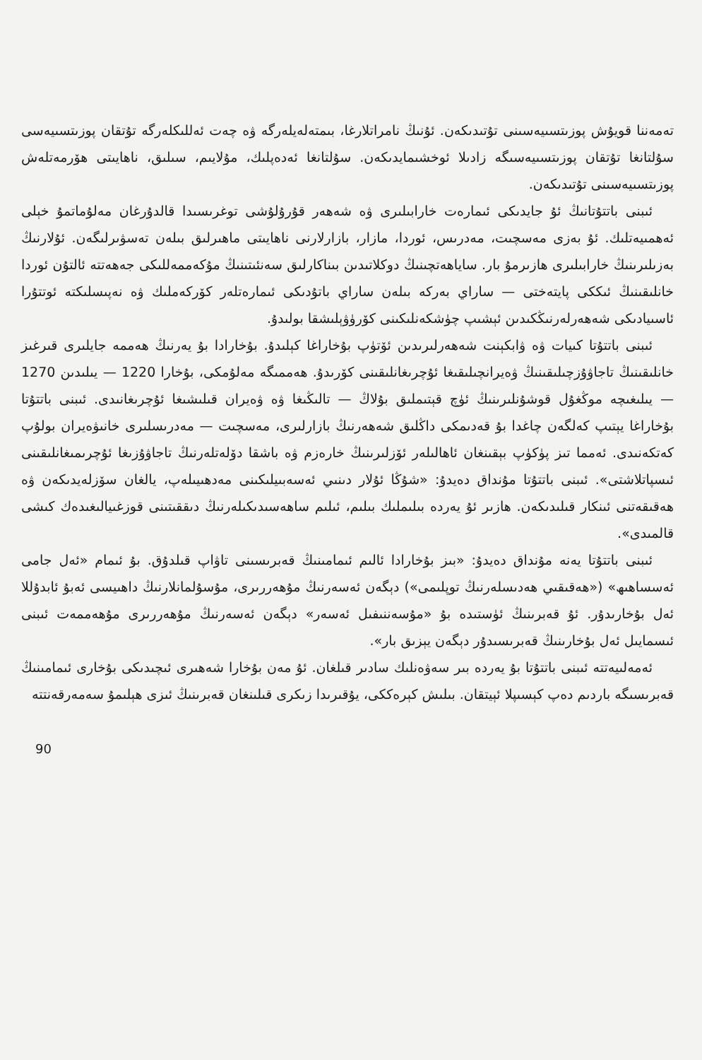تەمەننا قويۇش پوزىتسىيەسىنى تۇتىدىكەن. ئۇنىڭ نامراتلارغا، بىمتەلەيلەرگە ۋە چەت ئەللىكلەرگە تۇتقان پوزىتسىيەسى سۇلتانغا تۇتقان پوزىتسىيەسىگە زادىلا ئوخشىمايدىكەن. سۇلتانغا ئەدەپلىك، مۇلايىم، سىلىق، ناھايىتى ھۆرمەتلەش پوزىتسىيەسىنى تۇتىدىكەن.
ئىبنى باتتۇتانىڭ ئۇ جايدىكى ئىمارەت خارابىلىرى ۋە شەھەر قۇرۇلۇشى توغرىسىدا قالدۇرغان مەلۇماتمۇ خېلى ئەھمىيەتلىك. ئۇ بەزى مەسچىت، مەدرىس، ئوردا، مازار، بازارلارنى ناھايىتى ماھىرلىق بىلەن تەسۋىرلىگەن. ئۇلارنىڭ بەزىلىرىنىڭ خارابىلىرى ھازىرمۇ بار. ساياھەتچىنىڭ دوكلاتىدىن بىناكارلىق سەنئىتىنىڭ مۇكەممەللىكى جەھەتتە ئالتۇن ئوردا خانلىقىنىڭ ئىككى پايتەختى — ساراي بەركە بىلەن ساراي باتۇدىكى ئىمارەتلەر كۆركەملىك ۋە نەپىسلىكتە ئوتتۇرا ئاسىيادىكى شەھەرلەرنىڭكىدىن ئېشىپ چۈشكەنلىكىنى كۆرۈۋېلىشقا بولىدۇ.
ئىبنى باتتۇتا كىيات ۋە ۋابكېنت شەھەرلىرىدىن ئۆتۈپ بۇخاراغا كېلىدۇ. بۇخارادا بۇ يەرنىڭ ھەممە جايلىرى قىرغىز خانلىقىنىڭ تاجاۋۇزچىلىقىنىڭ ۋەيرانچىلىقىغا ئۇچرىغانلىقىنى كۆرىدۇ. ھەممىگە مەلۇمكى، بۇخارا 1220 — يىلىدىن 1270 — يىلىغىچە موڭغۇل قوشۇنلىرىنىڭ ئۈچ قېتىملىق بۇلاڭ — تالىڭىغا ۋە ۋەيران قىلىشىغا ئۇچرىغانىدى. ئىبنى باتتۇتا بۇخاراغا يېتىپ كەلگەن چاغدا بۇ قەدىمكى داڭلىق شەھەرنىڭ بازارلىرى، مەسچىت — مەدرىسلىرى خانىۋەيران بولۇپ كەتكەنىدى. ئەمما تىز پۈكۈپ بېقىنغان ئاھالىلەر ئۆزلىرىنىڭ خارەزم ۋە باشقا دۆلەتلەرنىڭ تاجاۋۇزىغا ئۇچرىمىغانلىقىنى ئىسپاتلاشتى». ئىبنى باتتۇتا مۇنداق دەيدۇ: «شۇڭا ئۇلار دىنىي ئەسەبىيلىكىنى مەدھىيىلەپ، يالغان سۆزلەيدىكەن ۋە ھەقىقەتنى ئىنكار قىلىدىكەن. ھازىر ئۇ يەردە بىلىملىك بىلىم، ئىلىم ساھەسىدىكىلەرنىڭ دىققىتىنى قوزغىيالىغىدەك كىشى قالمىدى».
ئىبنى باتتۇتا يەنە مۇنداق دەيدۇ: «بىز بۇخارادا ئالىم ئىمامىنىڭ قەبرىسىنى تاۋاپ قىلدۇق. بۇ ئىمام «ئەل جامى ئەسساھىھ» («ھەقىقىي ھەدىسلەرنىڭ توپلىمى») دېگەن ئەسەرنىڭ مۇھەررىرى، مۇسۇلمانلارنىڭ داھىيسى ئەبۇ ئابدۇللا ئەل بۇخارىدۇر. ئۇ قەبرىنىڭ ئۈستىدە بۇ «مۇسەننىفىل ئەسەر» دېگەن ئەسەرنىڭ مۇھەررىرى مۇھەممەت ئىبنى ئىسمايىل ئەل بۇخارىنىڭ قەبرىسىدۇر دېگەن يېزىق بار».
ئەمەلىيەتتە ئىبنى باتتۇتا بۇ يەردە بىر سەۋەنلىك سادىر قىلغان. ئۇ مەن بۇخارا شەھىرى ئىچىدىكى بۇخارى ئىمامىنىڭ قەبرىسىگە باردىم دەپ كېسىپلا ئېيتقان. بىلىش كېرەككى، يۇقىرىدا زىكرى قىلىنغان قەبرىنىڭ ئىزى ھېلىمۇ سەمەرقەنتتە
90